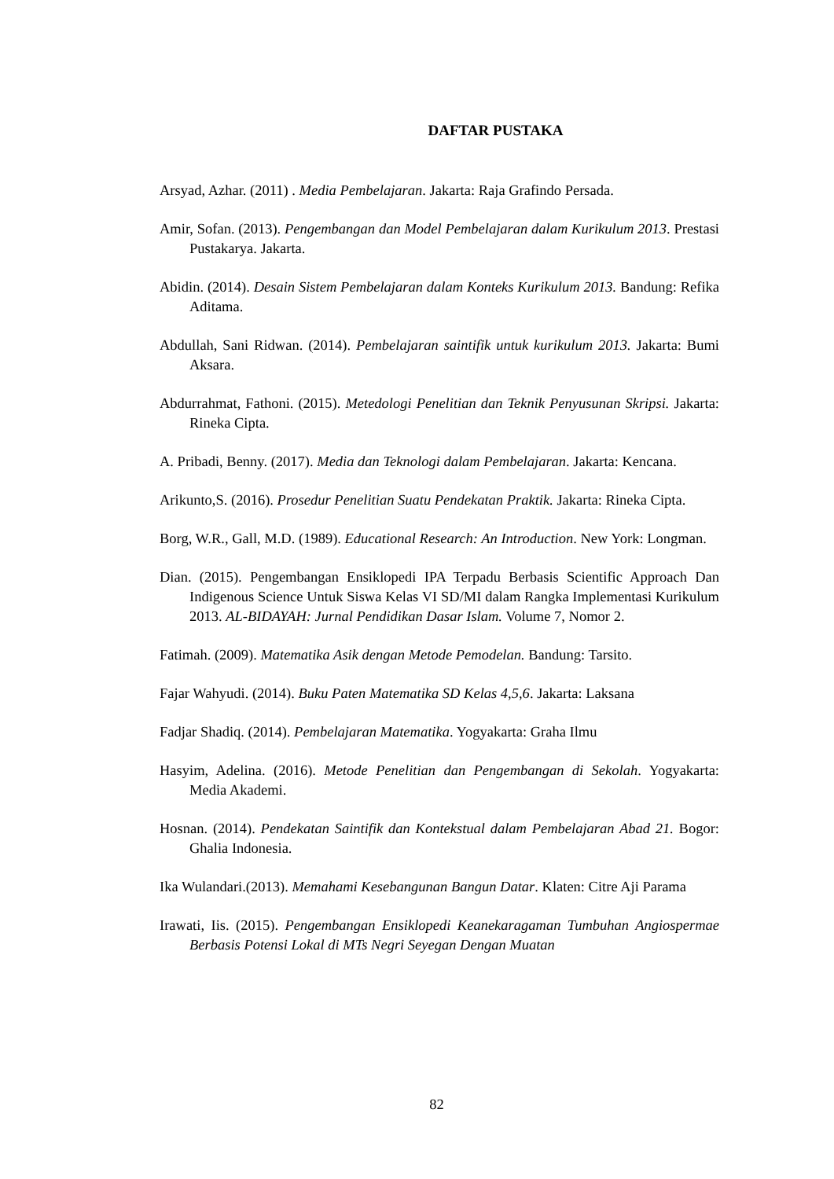DAFTAR PUSTAKA
Arsyad, Azhar. (2011) . Media Pembelajaran. Jakarta: Raja Grafindo Persada.
Amir, Sofan. (2013). Pengembangan dan Model Pembelajaran dalam Kurikulum 2013. Prestasi Pustakarya. Jakarta.
Abidin. (2014). Desain Sistem Pembelajaran dalam Konteks Kurikulum 2013. Bandung: Refika Aditama.
Abdullah, Sani Ridwan. (2014). Pembelajaran saintifik untuk kurikulum 2013. Jakarta: Bumi Aksara.
Abdurrahmat, Fathoni. (2015). Metedologi Penelitian dan Teknik Penyusunan Skripsi. Jakarta: Rineka Cipta.
A. Pribadi, Benny. (2017). Media dan Teknologi dalam Pembelajaran. Jakarta: Kencana.
Arikunto,S. (2016). Prosedur Penelitian Suatu Pendekatan Praktik. Jakarta: Rineka Cipta.
Borg, W.R., Gall, M.D. (1989). Educational Research: An Introduction. New York: Longman.
Dian. (2015). Pengembangan Ensiklopedi IPA Terpadu Berbasis Scientific Approach Dan Indigenous Science Untuk Siswa Kelas VI SD/MI dalam Rangka Implementasi Kurikulum 2013. AL-BIDAYAH: Jurnal Pendidikan Dasar Islam. Volume 7, Nomor 2.
Fatimah. (2009). Matematika Asik dengan Metode Pemodelan. Bandung: Tarsito.
Fajar Wahyudi. (2014). Buku Paten Matematika SD Kelas 4,5,6. Jakarta: Laksana
Fadjar Shadiq. (2014). Pembelajaran Matematika. Yogyakarta: Graha Ilmu
Hasyim, Adelina. (2016). Metode Penelitian dan Pengembangan di Sekolah. Yogyakarta: Media Akademi.
Hosnan. (2014). Pendekatan Saintifik dan Kontekstual dalam Pembelajaran Abad 21. Bogor: Ghalia Indonesia.
Ika Wulandari.(2013). Memahami Kesebangunan Bangun Datar. Klaten: Citre Aji Parama
Irawati, Iis. (2015). Pengembangan Ensiklopedi Keanekaragaman Tumbuhan Angiospermae Berbasis Potensi Lokal di MTs Negri Seyegan Dengan Muatan
82